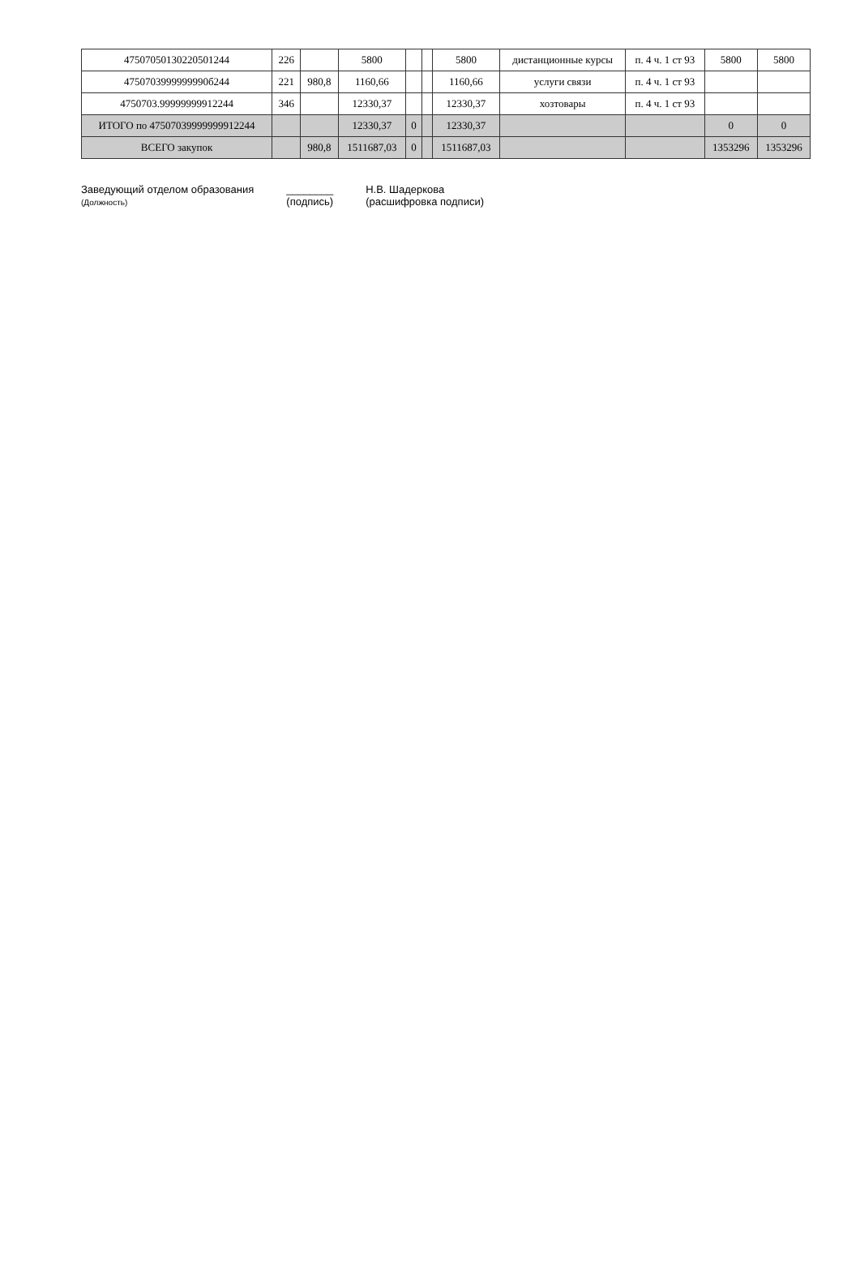| 47507050130220501244 | 226 | | 5800 | | | 5800 | дистанционные курсы | п. 4 ч. 1 ст 93 | 5800 | 5800 |
| 4750703999999990б244 | 221 | 980,8 | 1160,66 | | | 1160,66 | услуги связи | п. 4 ч. 1 ст 93 | | |
| 4750703.99999999912244 | 346 | | 12330,37 | | | 12330,37 | хозтовары | п. 4 ч. 1 ст 93 | | |
| ИТОГО по 47507039999999912244 | | | 12330,37 | 0 | | 12330,37 | | | 0 | 0 |
| ВСЕГО закупок | | 980,8 | 1511687,03 | 0 | | 1511687,03 | | | 1353296 | 1353296 |
Заведующий отделом образования
(Должность)
________
(подпись)
Н.В. Шадеркова
(расшифровка подписи)